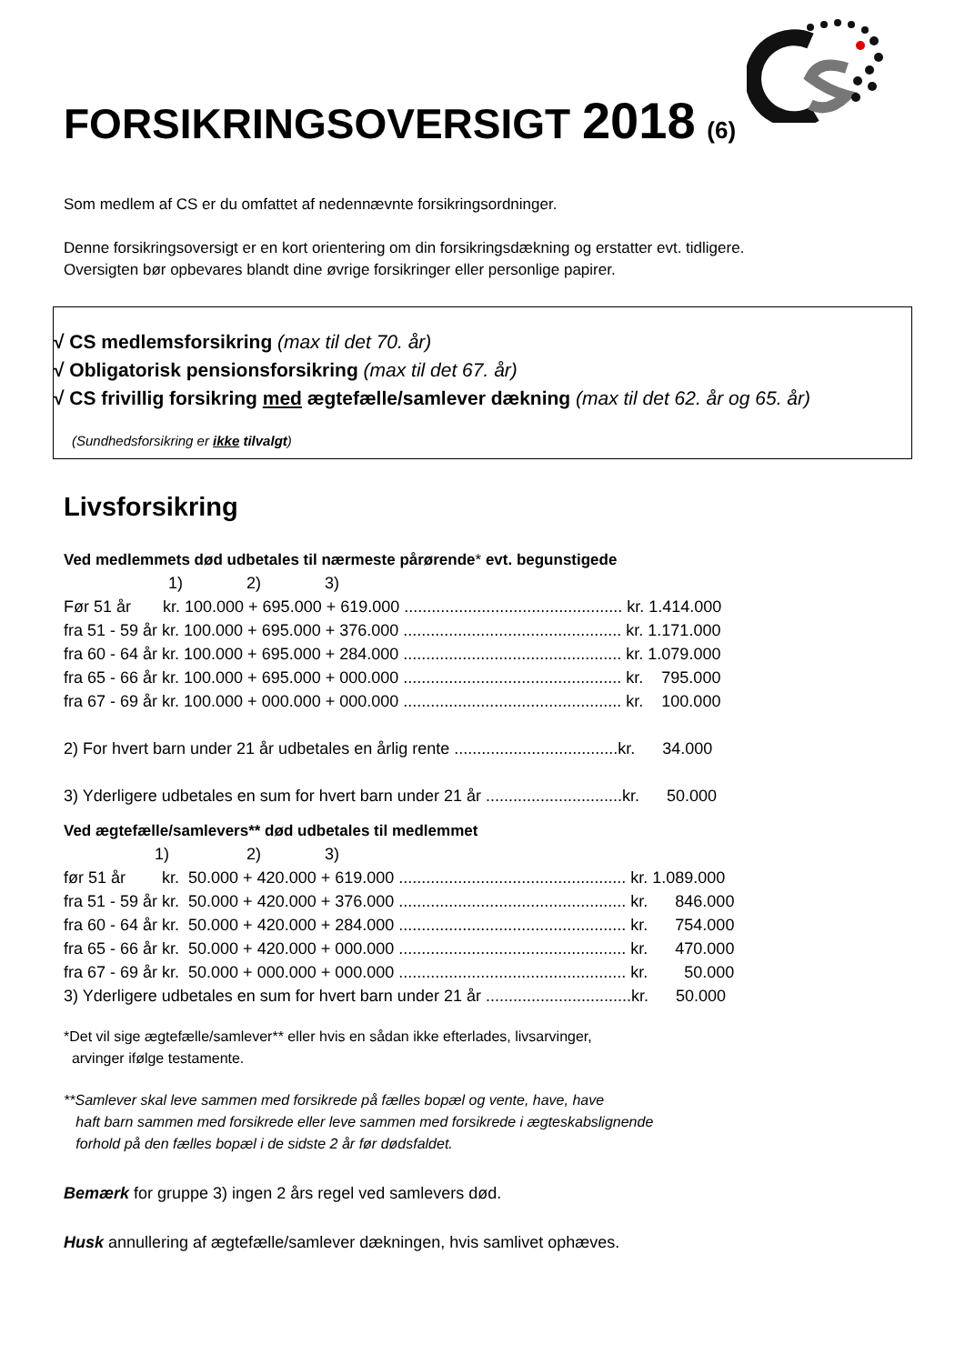FORSIKRINGSOVERSIGT 2018 (6)
Som medlem af CS er du omfattet af nedennævnte forsikringsordninger.
Denne forsikringsoversigt er en kort orientering om din forsikringsdækning og erstatter evt. tidligere.
Oversigten bør opbevares blandt dine øvrige forsikringer eller personlige papirer.
√ CS medlemsforsikring (max til det 70. år)
√ Obligatorisk pensionsforsikring (max til det 67. år)
√ CS frivillig forsikring med ægtefælle/samlever dækning (max til det 62. år og 65. år)
(Sundhedsforsikring er ikke tilvalgt)
Livsforsikring
Ved medlemmets død udbetales til nærmeste pårørende* evt. begunstigede
                       1)              2)              3)
Før 51 år       kr. 100.000 + 695.000 + 619.000 ................................................ kr. 1.414.000
fra 51 - 59 år kr. 100.000 + 695.000 + 376.000 ................................................ kr. 1.171.000
fra 60 - 64 år kr. 100.000 + 695.000 + 284.000 ................................................ kr. 1.079.000
fra 65 - 66 år kr. 100.000 + 695.000 + 000.000 ................................................ kr.    795.000
fra 67 - 69 år kr. 100.000 + 000.000 + 000.000 ................................................ kr.    100.000

2) For hvert barn under 21 år udbetales en årlig rente ....................................kr.      34.000

3) Yderligere udbetales en sum for hvert barn under 21 år ..............................kr.      50.000
Ved ægtefælle/samlevers** død udbetales til medlemmet
                    1)                 2)              3)
før 51 år        kr.  50.000 + 420.000 + 619.000 .................................................. kr. 1.089.000
fra 51 - 59 år kr.  50.000 + 420.000 + 376.000 .................................................. kr.      846.000
fra 60 - 64 år kr.  50.000 + 420.000 + 284.000 .................................................. kr.      754.000
fra 65 - 66 år kr.  50.000 + 420.000 + 000.000 .................................................. kr.      470.000
fra 67 - 69 år kr.  50.000 + 000.000 + 000.000 .................................................. kr.        50.000
3) Yderligere udbetales en sum for hvert barn under 21 år ................................kr.      50.000
*Det vil sige ægtefælle/samlever** eller hvis en sådan ikke efterlades, livsarvinger,
arvinger ifølge testamente.
**Samlever skal leve sammen med forsikrede på fælles bopæl og vente, have, have
haft barn sammen med forsikrede eller leve sammen med forsikrede i ægteskabslignende
forhold på den fælles bopæl i de sidste 2 år før dødsfaldet.
Bemærk for gruppe 3) ingen 2 års regel ved samlevers død.
Husk annullering af ægtefælle/samlever dækningen, hvis samlivet ophæves.